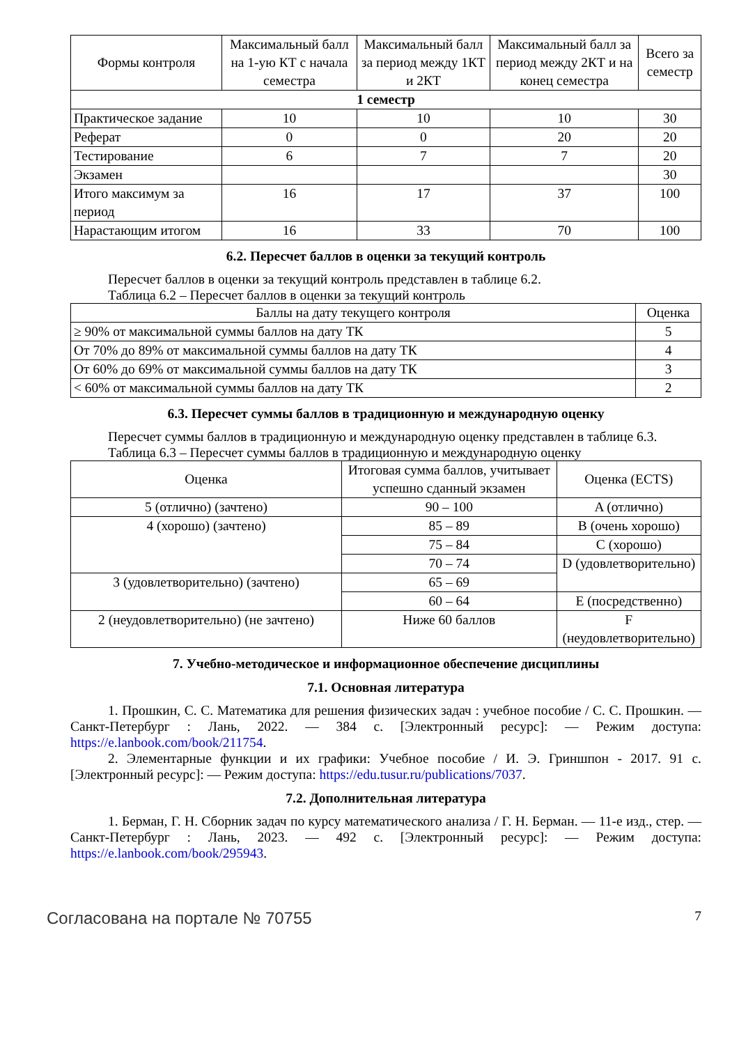| Формы контроля | Максимальный балл на 1-ую КТ с начала семестра | Максимальный балл за период между 1КТ и 2КТ | Максимальный балл за период между 2КТ и на конец семестра | Всего за семестр |
| --- | --- | --- | --- | --- |
| 1 семестр | | | | |
| Практическое задание | 10 | 10 | 10 | 30 |
| Реферат | 0 | 0 | 20 | 20 |
| Тестирование | 6 | 7 | 7 | 20 |
| Экзамен | | | | 30 |
| Итого максимум за период | 16 | 17 | 37 | 100 |
| Нарастающим итогом | 16 | 33 | 70 | 100 |
6.2. Пересчет баллов в оценки за текущий контроль
Пересчет баллов в оценки за текущий контроль представлен в таблице 6.2.
Таблица 6.2 – Пересчет баллов в оценки за текущий контроль
| Баллы на дату текущего контроля | Оценка |
| --- | --- |
| ≥ 90% от максимальной суммы баллов на дату ТК | 5 |
| От 70% до 89% от максимальной суммы баллов на дату ТК | 4 |
| От 60% до 69% от максимальной суммы баллов на дату ТК | 3 |
| < 60% от максимальной суммы баллов на дату ТК | 2 |
6.3. Пересчет суммы баллов в традиционную и международную оценку
Пересчет суммы баллов в традиционную и международную оценку представлен в таблице 6.3.
Таблица 6.3 – Пересчет суммы баллов в традиционную и международную оценку
| Оценка | Итоговая сумма баллов, учитывает успешно сданный экзамен | Оценка (ECTS) |
| --- | --- | --- |
| 5 (отлично) (зачтено) | 90 – 100 | A (отлично) |
| 4 (хорошо) (зачтено) | 85 – 89 | B (очень хорошо) |
| | 75 – 84 | C (хорошо) |
| | 70 – 74 | D (удовлетворительно) |
| 3 (удовлетворительно) (зачтено) | 65 – 69 | |
| | 60 – 64 | E (посредственно) |
| 2 (неудовлетворительно) (не зачтено) | Ниже 60 баллов | F (неудовлетворительно) |
7. Учебно-методическое и информационное обеспечение дисциплины
7.1. Основная литература
1. Прошкин, С. С. Математика для решения физических задач : учебное пособие / С. С. Прошкин. — Санкт-Петербург : Лань, 2022. — 384 с. [Электронный ресурс]: — Режим доступа: https://e.lanbook.com/book/211754.
2. Элементарные функции и их графики: Учебное пособие / И. Э. Гриншпон - 2017. 91 с. [Электронный ресурс]: — Режим доступа: https://edu.tusur.ru/publications/7037.
7.2. Дополнительная литература
1. Берман, Г. Н. Сборник задач по курсу математического анализа / Г. Н. Берман. — 11-е изд., стер. — Санкт-Петербург : Лань, 2023. — 492 с. [Электронный ресурс]: — Режим доступа: https://e.lanbook.com/book/295943.
Согласована на портале № 70755 7